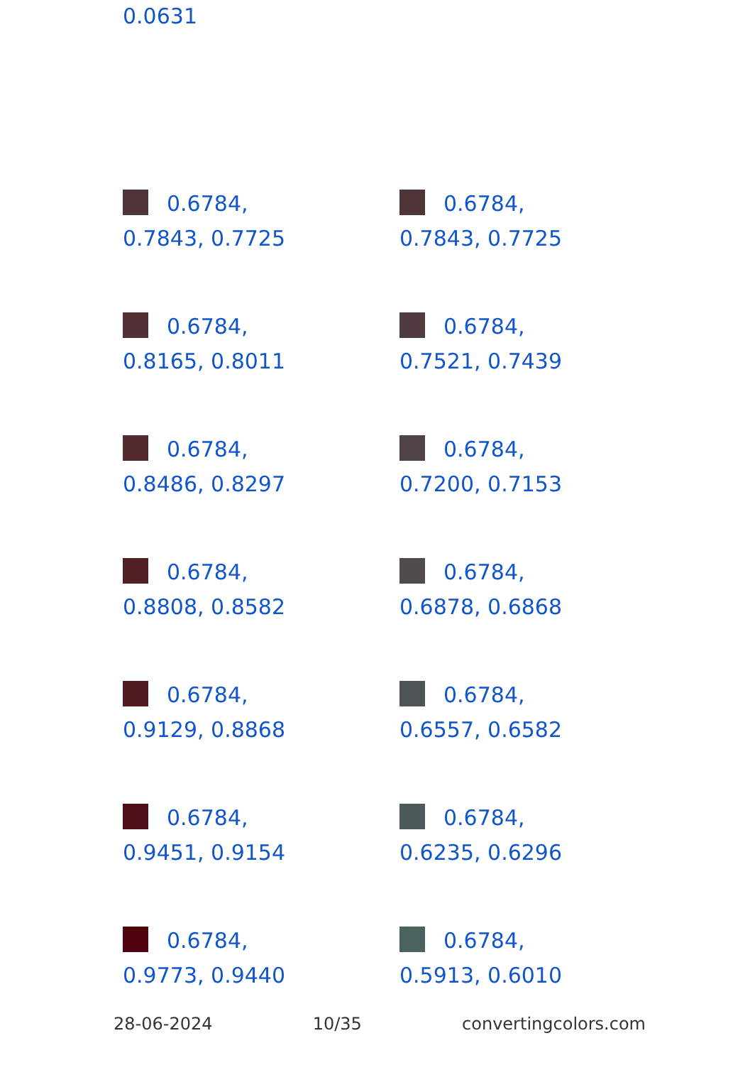0.0631
0.6784, 0.7843, 0.7725
0.6784, 0.7843, 0.7725
0.6784, 0.8165, 0.8011
0.6784, 0.7521, 0.7439
0.6784, 0.8486, 0.8297
0.6784, 0.7200, 0.7153
0.6784, 0.8808, 0.8582
0.6784, 0.6878, 0.6868
0.6784, 0.9129, 0.8868
0.6784, 0.6557, 0.6582
0.6784, 0.9451, 0.9154
0.6784, 0.6235, 0.6296
0.6784, 0.9773, 0.9440
0.6784, 0.5913, 0.6010
28-06-2024 10/35 convertingcolors.com